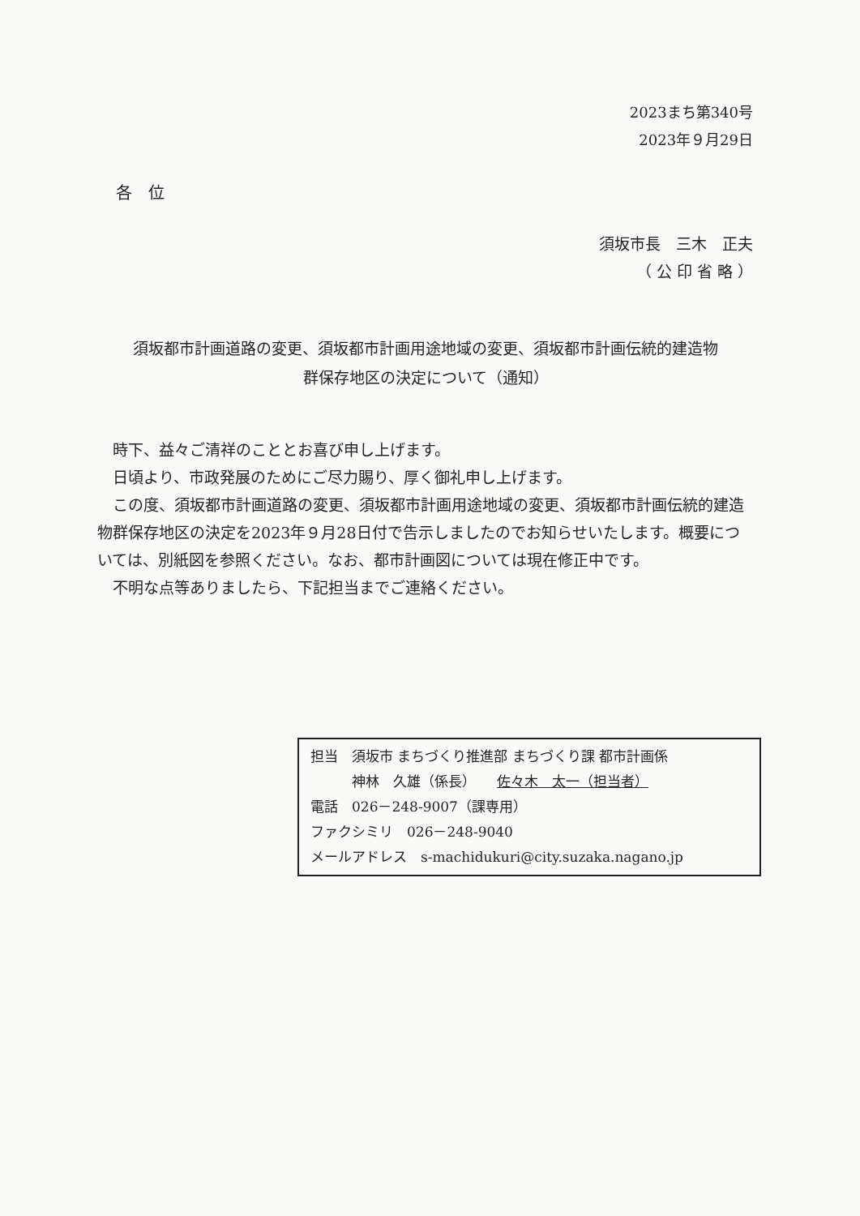2023まち第340号
2023年９月29日
各　位
須坂市長　三木　正夫
（ 公 印 省 略 ）
須坂都市計画道路の変更、須坂都市計画用途地域の変更、須坂都市計画伝統的建造物
群保存地区の決定について（通知）
　時下、益々ご清祥のこととお喜び申し上げます。
　日頃より、市政発展のためにご尽力賜り、厚く御礼申し上げます。
　この度、須坂都市計画道路の変更、須坂都市計画用途地域の変更、須坂都市計画伝統的建造物群保存地区の決定を2023年９月28日付で告示しましたのでお知らせいたします。概要については、別紙図を参照ください。なお、都市計画図については現在修正中です。
　不明な点等ありましたら、下記担当までご連絡ください。
担当　須坂市 まちづくり推進部 まちづくり課 都市計画係
　　　神林　久雄（係長）　　佐々木　太一（担当者）
電話　026－248-9007（課専用）
ファクシミリ　026－248-9040
メールアドレス　s-machidukuri@city.suzaka.nagano.jp